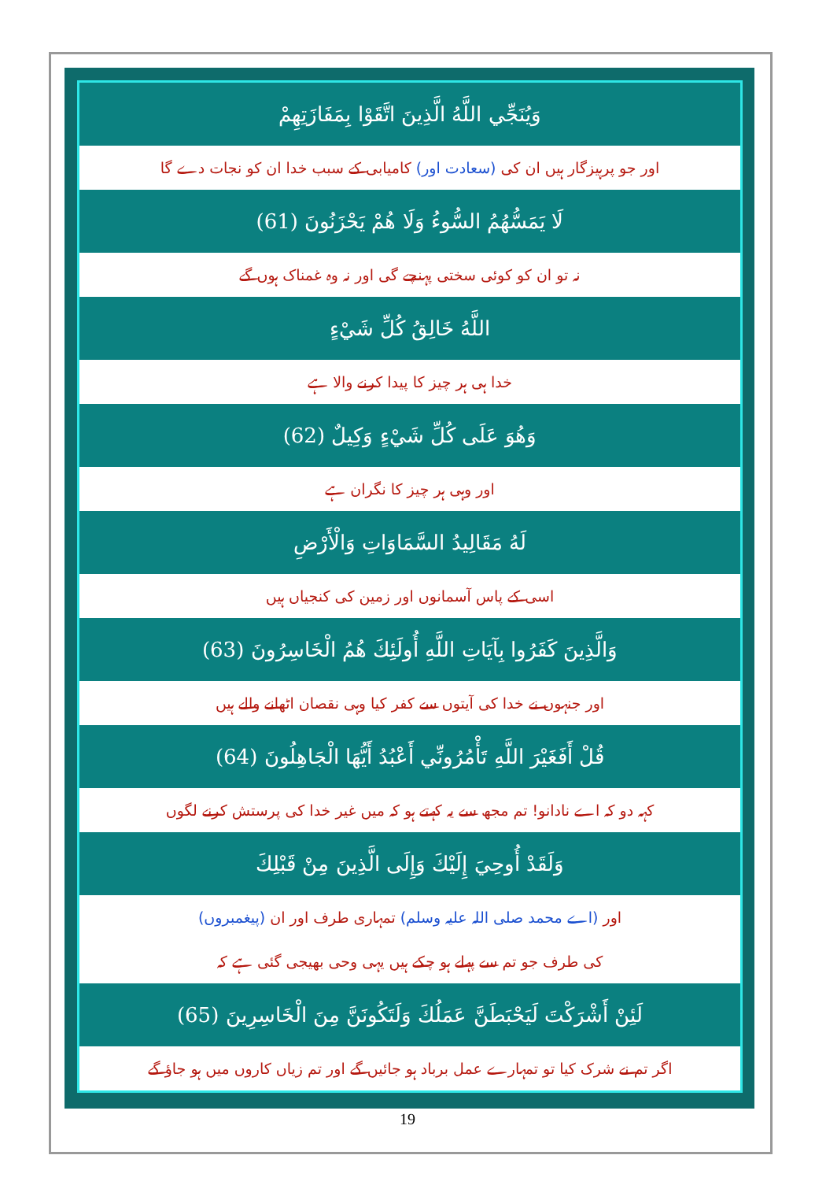وَيُنَجِّي اللَّهُ الَّذِينَ اتَّقَوْا بِمَفَازَتِهِمْ
اور جو پرہیزگار ہیں ان کی (سعادت اور) کامیابی کے سبب خدا ان کو نجات دے گا
لَا يَمَسُّهُمُ السُّوءُ وَلَا هُمْ يَحْزَنُونَ (61)
نہ تو ان کو کوئی سختی پہنچے گی اور نہ وہ غمناک ہوں گے
اللَّهُ خَالِقُ كُلِّ شَيْءٍ
خدا ہی ہر چیز کا پیدا کرنے والا ہے
وَهُوَ عَلَى كُلِّ شَيْءٍ وَكِيلٌ (62)
اور وہی ہر چیز کا نگران ہے
لَهُ مَقَالِيدُ السَّمَاوَاتِ وَالْأَرْضِ
اسی کے پاس آسمانوں اور زمین کی کنجیاں ہیں
وَالَّذِينَ كَفَرُوا بِآيَاتِ اللَّهِ أُولَئِكَ هُمُ الْخَاسِرُونَ (63)
اور جنہوں نے خدا کی آیتوں سے کفر کیا وہی نقصان اٹھانے والے ہیں
قُلْ أَفَغَيْرَ اللَّهِ تَأْمُرُونِّي أَعْبُدُ أَيُّهَا الْجَاهِلُونَ (64)
کہہ دو کہ اے نادانو! تم مجھ سے یہ کہتے ہو کہ میں غیر خدا کی پرستش کرنے لگوں
وَلَقَدْ أُوحِيَ إِلَيْكَ وَإِلَى الَّذِينَ مِنْ قَبْلِكَ
اور (اے محمد صلی اللہ علیہ وسلم) تمہاری طرف اور ان (پیغمبروں)
کی طرف جو تم سے پہلے ہو چکے ہیں یہی وحی بھیجی گئی ہے کہ
لَئِنْ أَشْرَكْتَ لَيَحْبَطَنَّ عَمَلُكَ وَلَتَكُونَنَّ مِنَ الْخَاسِرِينَ (65)
اگر تم نے شرک کیا تو تمہارے عمل برباد ہو جائیں گے اور تم زیاں کاروں میں ہو جاؤ گے
19